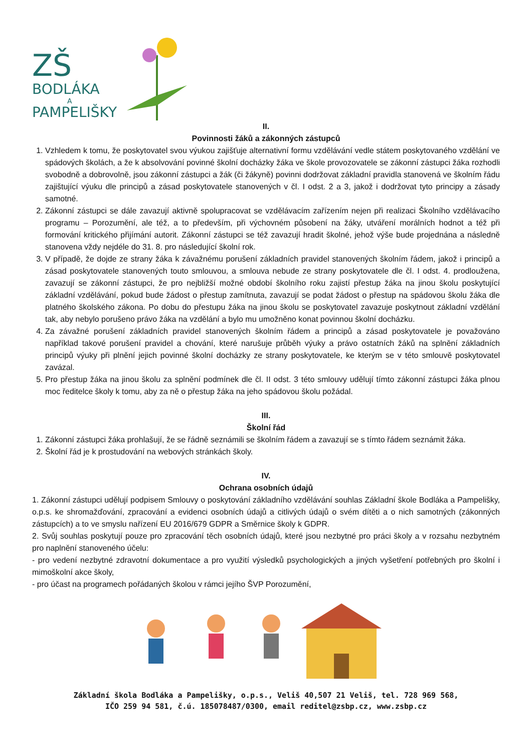ZŠ
BODLÁKA
A
PAMPELIŠKY
II.
Povinnosti žáků a zákonných zástupců
1. Vzhledem k tomu, že poskytovatel svou výukou zajišťuje alternativní formu vzdělávání vedle státem poskytovaného vzdělání ve spádových školách, a že k absolvování povinné školní docházky žáka ve škole provozovatele se zákonní zástupci žáka rozhodli svobodně a dobrovolně, jsou zákonní zástupci a žák (či žákyně) povinni dodržovat základní pravidla stanovená ve školním řádu zajištující výuku dle principů a zásad poskytovatele stanovených v čl. I odst. 2 a 3, jakož i dodržovat tyto principy a zásady samotné.
2. Zákonní zástupci se dále zavazují aktivně spolupracovat se vzdělávacím zařízením nejen při realizaci Školního vzdělávacího programu – Porozumění, ale též, a to především, při výchovném působení na žáky, utváření morálních hodnot a též při formování kritického přijímání autorit. Zákonní zástupci se též zavazují hradit školné, jehož výše bude projednána a následně stanovena vždy nejdéle do 31. 8. pro následující školní rok.
3. V případě, že dojde ze strany žáka k závažnému porušení základních pravidel stanovených školním řádem, jakož i principů a zásad poskytovatele stanovených touto smlouvou, a smlouva nebude ze strany poskytovatele dle čl. I odst. 4. prodloužena, zavazují se zákonní zástupci, že pro nejbližší možné období školního roku zajistí přestup žáka na jinou školu poskytující základní vzdělávání, pokud bude žádost o přestup zamítnuta, zavazují se podat žádost o přestup na spádovou školu žáka dle platného školského zákona. Po dobu do přestupu žáka na jinou školu se poskytovatel zavazuje poskytnout základní vzdělání tak, aby nebylo porušeno právo žáka na vzdělání a bylo mu umožněno konat povinnou školní docházku.
4. Za závažné porušení základních pravidel stanovených školním řádem a principů a zásad poskytovatele je považováno například takové porušení pravidel a chování, které narušuje průběh výuky a právo ostatních žáků na splnění základních principů výuky při plnění jejich povinné školní docházky ze strany poskytovatele, ke kterým se v této smlouvě poskytovatel zavázal.
5. Pro přestup žáka na jinou školu za splnění podmínek dle čl. II odst. 3 této smlouvy udělují tímto zákonní zástupci žáka plnou moc ředitelce školy k tomu, aby za ně o přestup žáka na jeho spádovou školu požádal.
III.
Školní řád
1. Zákonní zástupci žáka prohlašují, že se řádně seznámili se školním řádem a zavazují se s tímto řádem seznámit žáka.
2. Školní řád je k prostudování na webových stránkách školy.
IV.
Ochrana osobních údajů
1. Zákonní zástupci udělují podpisem Smlouvy o poskytování základního vzdělávání souhlas Základní škole Bodláka a Pampelišky, o.p.s. ke shromažďování, zpracování a evidenci osobních údajů a citlivých údajů o svém dítěti a o nich samotných (zákonných zástupcích) a to ve smyslu nařízení EU 2016/679 GDPR a Směrnice školy k GDPR.
2. Svůj souhlas poskytují pouze pro zpracování těch osobních údajů, které jsou nezbytné pro práci školy a v rozsahu nezbytném pro naplnění stanoveného účelu:
- pro vedení nezbytné zdravotní dokumentace a pro využití výsledků psychologických a jiných vyšetření potřebných pro školní i mimoškolní akce školy,
- pro účast na programech pořádaných školou v rámci jejího ŠVP Porozumění,
Základní škola Bodláka a Pampelišky, o.p.s., Veliš 40,507 21 Veliš, tel. 728 969 568,
IČO 259 94 581, č.ú. 185078487/0300, email reditel@zsbp.cz, www.zsbp.cz